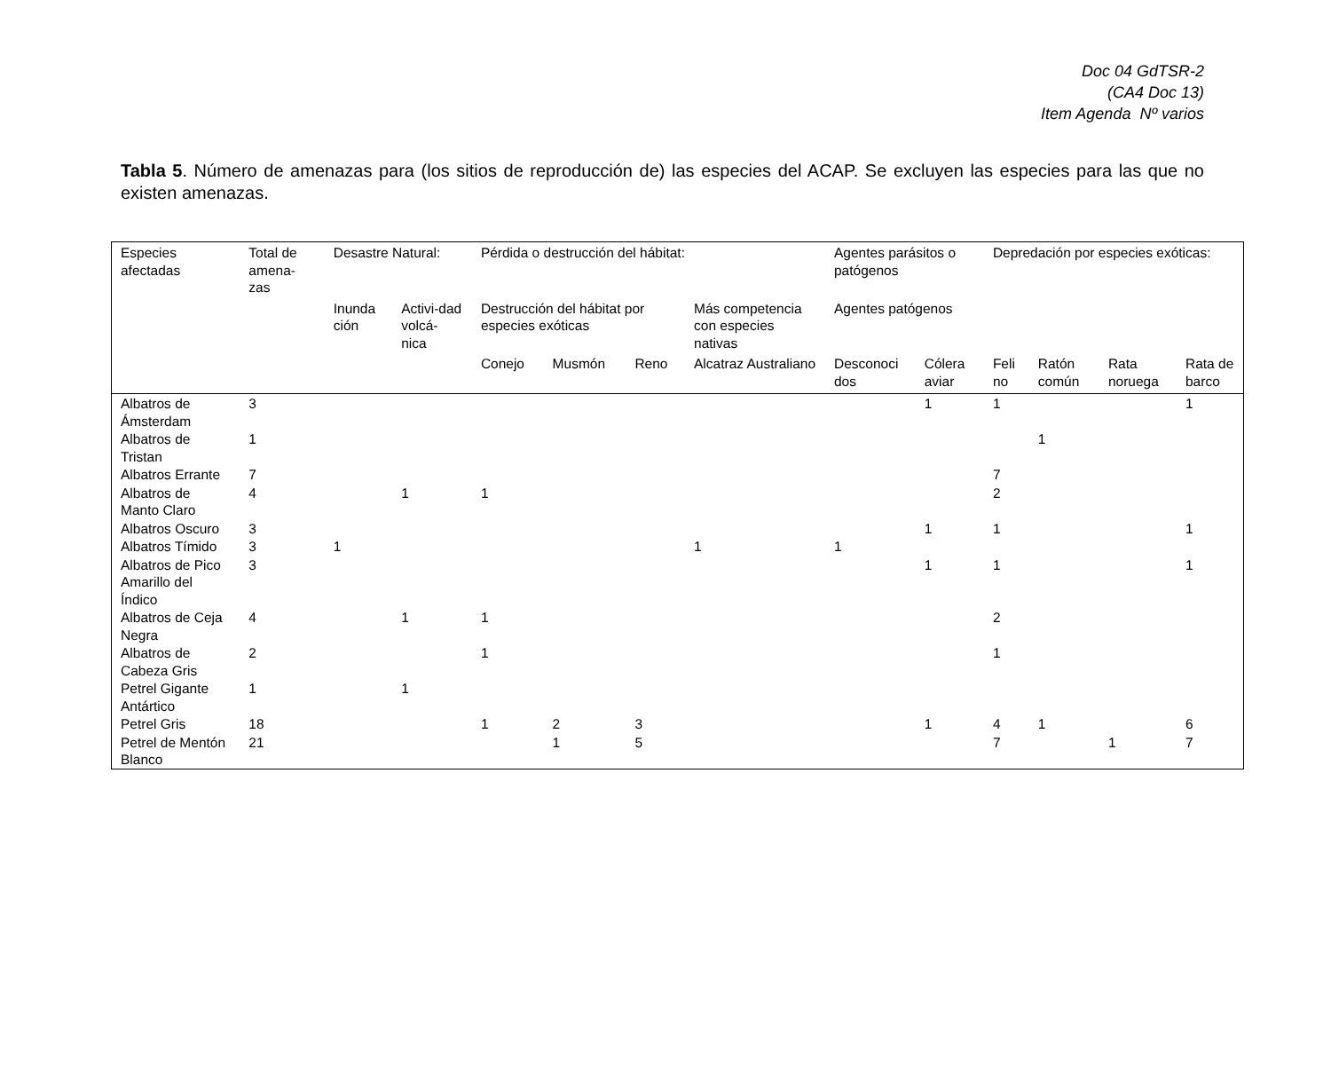Doc 04 GdTSR-2
(CA4 Doc 13)
Item Agenda Nº varios
Tabla 5. Número de amenazas para (los sitios de reproducción de) las especies del ACAP. Se excluyen las especies para las que no existen amenazas.
| Especies afectadas | Total de amena-zas | Desastre Natural: | | Pérdida o destrucción del hábitat: | | | | Agentes parásitos o patógenos | | Depredación por especies exóticas: | | | |
| --- | --- | --- | --- | --- | --- | --- | --- | --- | --- | --- | --- | --- | --- |
| | | Inunda ción | Activi-dad volcá-nica | Destrucción del hábitat por especies exóticas | | | Más competencia con especies nativas | Agentes patógenos | | | | | |
| | | | | Conejo | Musmón | Reno | Alcatraz Australiano | Desconoci dos | Cólera aviar | Feli no | Ratón común | Rata noruega | Rata de barco |
| Albatros de Ámsterdam | 3 | | | | | | | | 1 | 1 | | | 1 |
| Albatros de Tristan | 1 | | | | | | | | | | 1 | | |
| Albatros Errante | 7 | | | | | | | | | 7 | | | |
| Albatros de Manto Claro | 4 | | 1 | 1 | | | | | | 2 | | | |
| Albatros Oscuro | 3 | | | | | | | | 1 | 1 | | | 1 |
| Albatros Tímido | 3 | 1 | | | | | 1 | 1 | | | | | |
| Albatros de Pico Amarillo del Índico | 3 | | | | | | | | 1 | 1 | | | 1 |
| Albatros de Ceja Negra | 4 | | 1 | 1 | | | | | | 2 | | | |
| Albatros de Cabeza Gris | 2 | | | 1 | | | | | | 1 | | | |
| Petrel Gigante Antártico | 1 | | 1 | | | | | | | | | | |
| Petrel Gris | 18 | | | 1 | 2 | 3 | | | 1 | 4 | 1 | | 6 |
| Petrel de Mentón Blanco | 21 | | | | 1 | 5 | | | | 7 | | 1 | 7 |